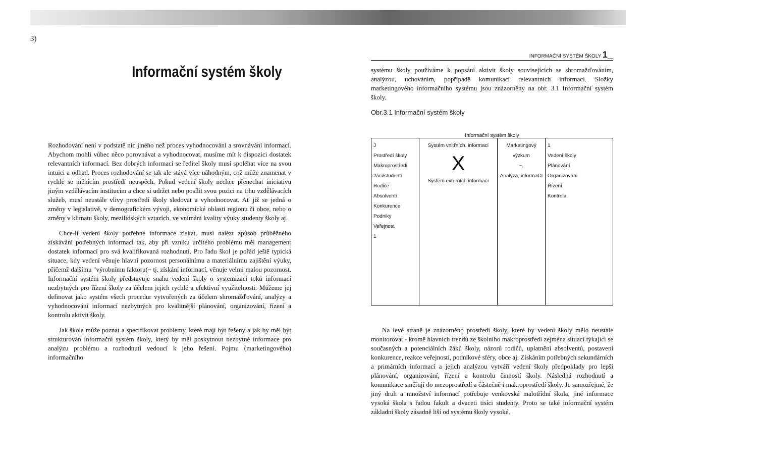3)
Informační systém školy
Rozhodování není v podstatě nic jiného než proces vyhodnocování a srovnávání informací. Abychom mohli vůbec něco porovnávat a vyhodnocovat, musíme mít k dispozici dostatek relevantních informací. Bez dobrých informací se ředitel školy musí spoléhat více na svou intuici a odhad. Proces rozhodování se tak ale stává více náhodným, což může znamenat v rychle se měnícím prostředí neuspěch. Pokud vedení školy nechce přenechat iniciativu jiným vzdělávacím institucím a chce si udržet nebo posílit svou pozici na trhu vzdělávacích služeb, musí neustále vlivy prostředí školy sledovat a vyhodnocovat. Ať již se jedná o změny v legislativě, v demografickém vývoji, ekonomické oblasti regionu či obce, nebo o změny v klimatu školy, mezilidských vztazích, ve vnímání kvality výuky studenty školy aj.
Chce-li vedení školy potřebné informace získat, musí nalézt způsob průběžného získávání potřebných informací tak, aby při vzniku určitého problému měl management dostatek informací pro svá kvalifikovaná rozhodnutí. Pro řadu škol je pořád ještě typická situace, kdy vedení věnuje hlavní pozornost personálnímu a materiálnímu zajištění výuky, přičemž dalšímu "výrobnímu faktoru(~ tj. získání informací, věnuje velmi malou pozornost. Informační systém školy představuje snahu vedení školy o systemizaci toků informací nezbytných pro řízení školy za účelem jejich rychlé a efektivní využitelnosti. Můžeme jej definovat jako systém všech procedur vytvořených za účelem shromažďování, analýzy a vyhodnocování informací nezbytných pro kvalitnější plánování, organizování, řízení a kontrolu aktivit školy.
Jak škola může poznat a specifikovat problémy, které mají být řešeny a jak by měl být strukturován informační systém školy, který by měl poskytnout nezbytné informace pro analýzu problému a rozhodnutí vedoucí k jeho řešení. Pojmu (marketingového) informačního
INFORMAČNÍ SYSTÉM ŠKOLY 1__
systému školy používáme k popsání aktivit školy souvisejících se shromažďováním, analýzou, uchováním, popřípadě komunikací relevantních informací. Složky marketingového informačního systému jsou znázorněny na obr. 3.1 Informační systém školy.
Obr.3.1 Informační systém školy
Informační systém školy
J
Prostředí školy
Makroprostředí
2áci/studenti
Rodiče
Absolventi
Konkurence
Podniky
Veřejnost
1
Systém vnitřních. informací
X
Systém externích informací
Marketingový výzkum
~,
Analýza, informaCI
1
Vedení školy
Plánování
Organizování
Řízení
Kontrola
Na levé straně je znázorněno prostředí školy, které by vedení školy mělo neustále monitorovat - kromě hlavních trendů ze školního makroprostředí zejména situaci týkající se současných a potenciálních žáků školy, názorů rodičů, uplatnění absolventů, postavení konkurence, reakce veřejnosti, podnikové sféry, obce aj. Získáním potřebných sekundárních a primárních informací a jejich analýzou vytváří vedení školy předpoklady pro lepší plánování, organizování, řízení a kontrolu činností školy. Následná rozhodnutí a komunikace směřují do mezoprostředí a částečně i makroprostředí školy. Je samozřejmé, že jiný druh a množství informací potřebuje venkovská malotřídní škola, jiné informace vysoká škola s řadou fakult a dvaceti tisíci studenty. Proto se také informační systém základní školy zásadně liší od systému školy vysoké.